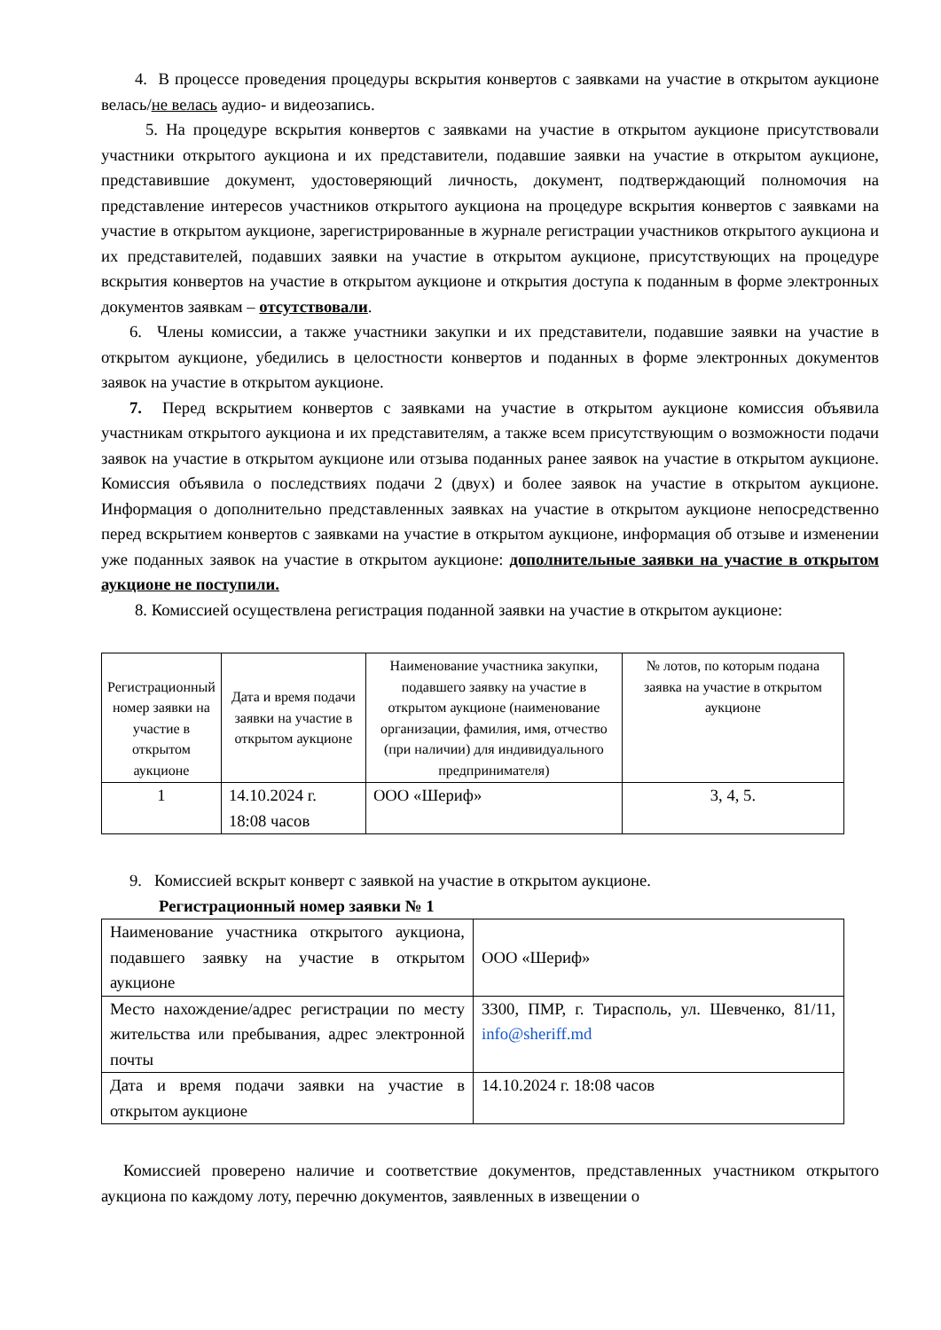4. В процессе проведения процедуры вскрытия конвертов с заявками на участие в открытом аукционе велась/не велась аудио- и видеозапись.
5. На процедуре вскрытия конвертов с заявками на участие в открытом аукционе присутствовали участники открытого аукциона и их представители, подавшие заявки на участие в открытом аукционе, представившие документ, удостоверяющий личность, документ, подтверждающий полномочия на представление интересов участников открытого аукциона на процедуре вскрытия конвертов с заявками на участие в открытом аукционе, зарегистрированные в журнале регистрации участников открытого аукциона и их представителей, подавших заявки на участие в открытом аукционе, присутствующих на процедуре вскрытия конвертов на участие в открытом аукционе и открытия доступа к поданным в форме электронных документов заявкам – отсутствовали.
6. Члены комиссии, а также участники закупки и их представители, подавшие заявки на участие в открытом аукционе, убедились в целостности конвертов и поданных в форме электронных документов заявок на участие в открытом аукционе.
7. Перед вскрытием конвертов с заявками на участие в открытом аукционе комиссия объявила участникам открытого аукциона и их представителям, а также всем присутствующим о возможности подачи заявок на участие в открытом аукционе или отзыва поданных ранее заявок на участие в открытом аукционе. Комиссия объявила о последствиях подачи 2 (двух) и более заявок на участие в открытом аукционе. Информация о дополнительно представленных заявках на участие в открытом аукционе непосредственно перед вскрытием конвертов с заявками на участие в открытом аукционе, информация об отзыве и изменении уже поданных заявок на участие в открытом аукционе: дополнительные заявки на участие в открытом аукционе не поступили.
8. Комиссией осуществлена регистрация поданной заявки на участие в открытом аукционе:
| Регистрационный номер заявки на участие в открытом аукционе | Дата и время подачи заявки на участие в открытом аукционе | Наименование участника закупки, подавшего заявку на участие в открытом аукционе (наименование организации, фамилия, имя, отчество (при наличии) для индивидуального предпринимателя) | № лотов, по которым подана заявка на участие в открытом аукционе |
| --- | --- | --- | --- |
| 1 | 14.10.2024 г. 18:08 часов | ООО «Шериф» | 3, 4, 5. |
9. Комиссией вскрыт конверт с заявкой на участие в открытом аукционе.
Регистрационный номер заявки № 1
| Наименование участника открытого аукциона, подавшего заявку на участие в открытом аукционе | ООО «Шериф» |
| Место нахождение/адрес регистрации по месту жительства или пребывания, адрес электронной почты | 3300, ПМР, г. Тирасполь, ул. Шевченко, 81/11, info@sheriff.md |
| Дата и время подачи заявки на участие в открытом аукционе | 14.10.2024 г. 18:08 часов |
Комиссией проверено наличие и соответствие документов, представленных участником открытого аукциона по каждому лоту, перечню документов, заявленных в извещении о